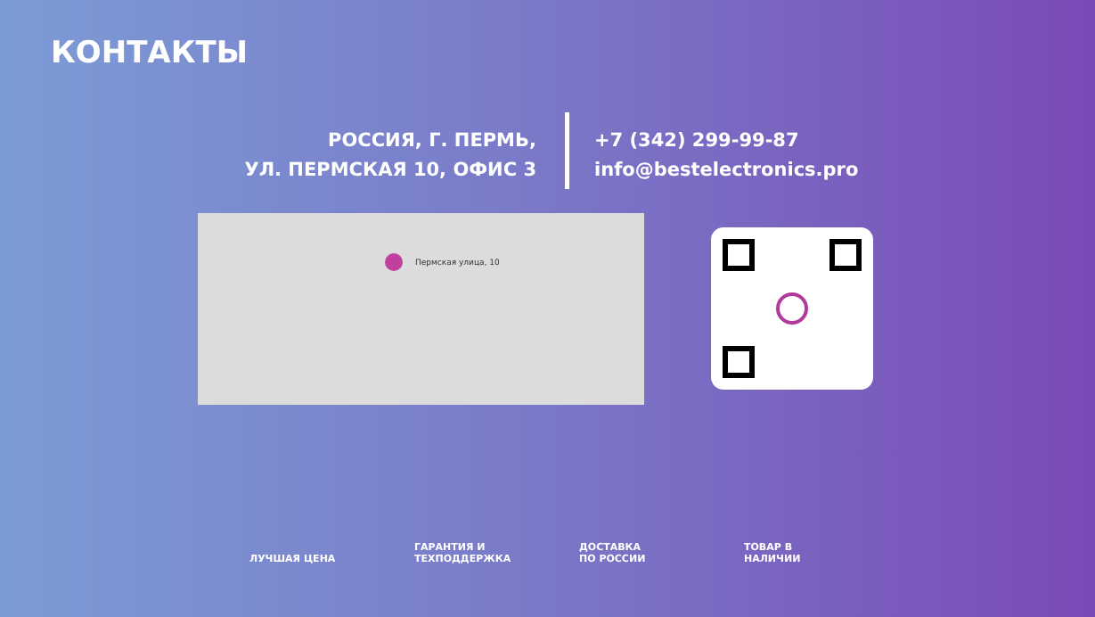КОНТАКТЫ
РОССИЯ, Г. ПЕРМЬ,
УЛ. ПЕРМСКАЯ 10, ОФИС 3
+7 (342) 299-99-87
info@bestelectronics.pro
Пермская улица, 10
ЛУЧШАЯ ЦЕНА
ГАРАНТИЯ И
ТЕХПОДДЕРЖКА
ДОСТАВКА
ПО РОССИИ
ТОВАР В
НАЛИЧИИ